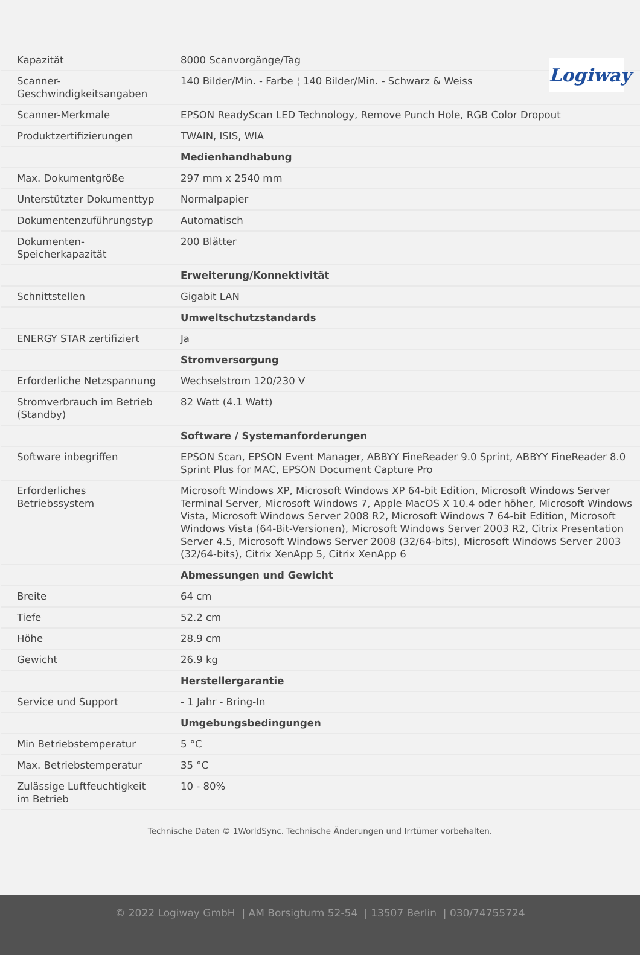Logiway
| Kapazität | 8000 Scanvorgänge/Tag |
| Scanner-Geschwindigkeitsangaben | 140 Bilder/Min. - Farbe ¦ 140 Bilder/Min. - Schwarz & Weiss |
| Scanner-Merkmale | EPSON ReadyScan LED Technology, Remove Punch Hole, RGB Color Dropout |
| Produktzertifizierungen | TWAIN, ISIS, WIA |
| | Medienhandhabung |
| Max. Dokumentgröße | 297 mm x 2540 mm |
| Unterstützter Dokumenttyp | Normalpapier |
| Dokumentenzuführungstyp | Automatisch |
| Dokumenten-Speicherkapazität | 200 Blätter |
| | Erweiterung/Konnektivität |
| Schnittstellen | Gigabit LAN |
| | Umweltschutzstandards |
| ENERGY STAR zertifiziert | Ja |
| | Stromversorgung |
| Erforderliche Netzspannung | Wechselstrom 120/230 V |
| Stromverbrauch im Betrieb (Standby) | 82 Watt (4.1 Watt) |
| | Software / Systemanforderungen |
| Software inbegriffen | EPSON Scan, EPSON Event Manager, ABBYY FineReader 9.0 Sprint, ABBYY FineReader 8.0 Sprint Plus for MAC, EPSON Document Capture Pro |
| Erforderliches Betriebssystem | Microsoft Windows XP, Microsoft Windows XP 64-bit Edition, Microsoft Windows Server Terminal Server, Microsoft Windows 7, Apple MacOS X 10.4 oder höher, Microsoft Windows Vista, Microsoft Windows Server 2008 R2, Microsoft Windows 7 64-bit Edition, Microsoft Windows Vista (64-Bit-Versionen), Microsoft Windows Server 2003 R2, Citrix Presentation Server 4.5, Microsoft Windows Server 2008 (32/64-bits), Microsoft Windows Server 2003 (32/64-bits), Citrix XenApp 5, Citrix XenApp 6 |
| | Abmessungen und Gewicht |
| Breite | 64 cm |
| Tiefe | 52.2 cm |
| Höhe | 28.9 cm |
| Gewicht | 26.9 kg |
| | Herstellergarantie |
| Service und Support | - 1 Jahr - Bring-In |
| | Umgebungsbedingungen |
| Min Betriebstemperatur | 5 °C |
| Max. Betriebstemperatur | 35 °C |
| Zulässige Luftfeuchtigkeit im Betrieb | 10 - 80% |
Technische Daten © 1WorldSync. Technische Änderungen und Irrtümer vorbehalten.
© 2022 Logiway GmbH | AM Borsigturm 52-54 | 13507 Berlin | 030/74755724